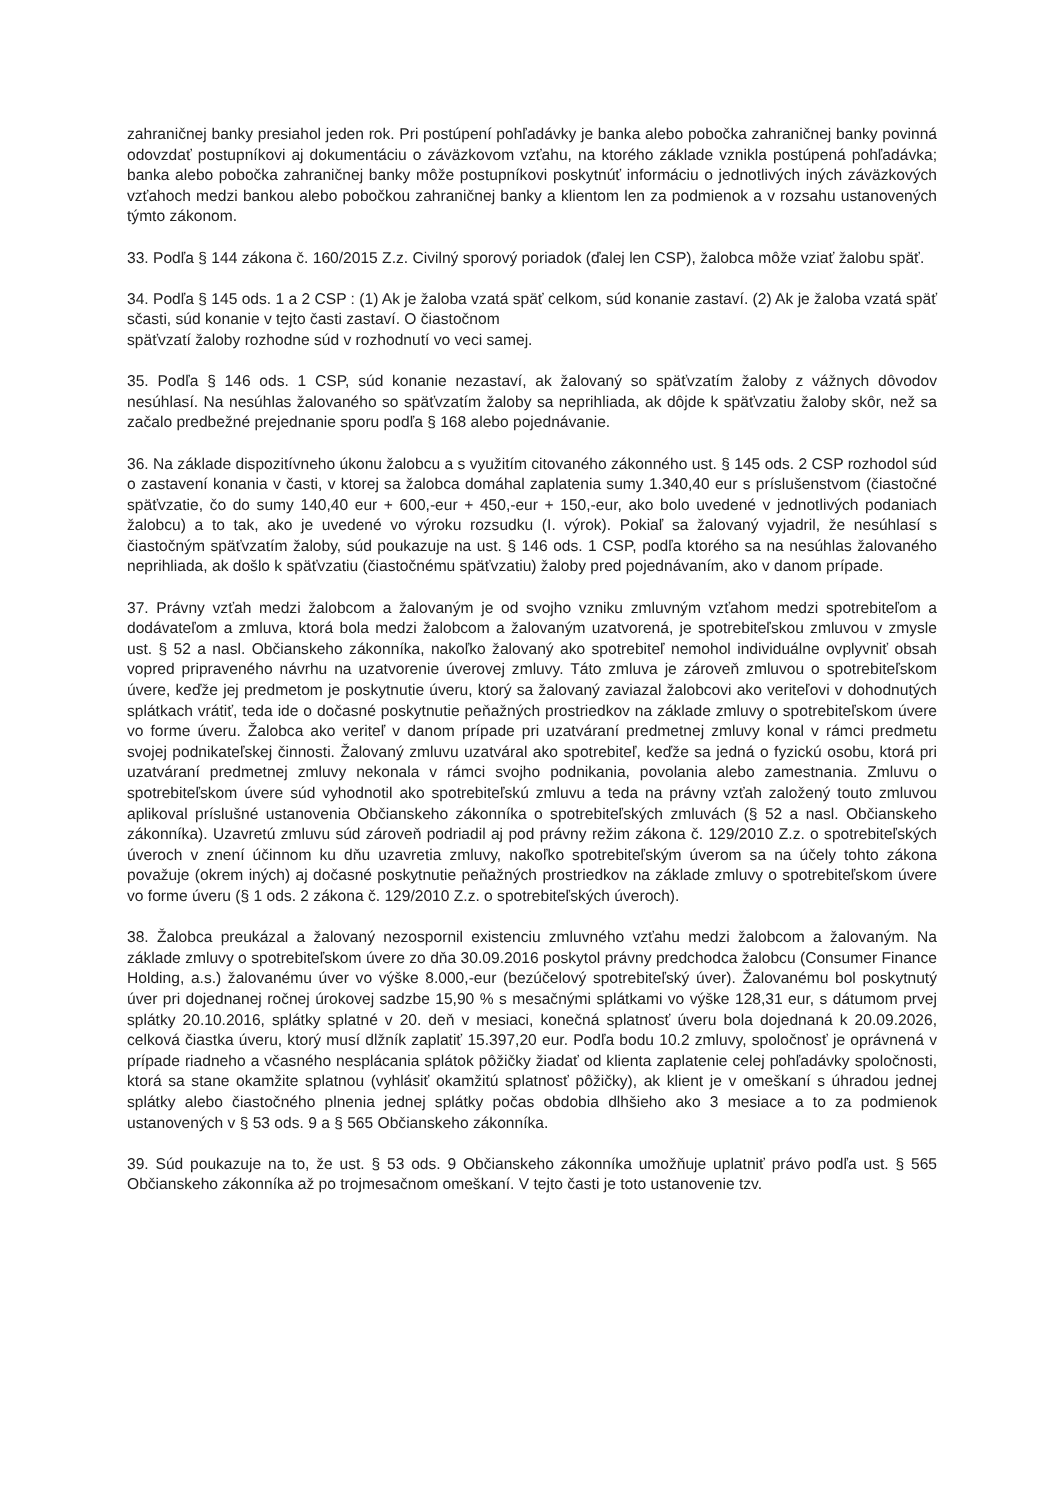zahraničnej banky presiahol jeden rok. Pri postúpení pohľadávky je banka alebo pobočka zahraničnej banky povinná odovzdať postupníkovi aj dokumentáciu o záväzkovom vzťahu, na ktorého základe vznikla postúpená pohľadávka; banka alebo pobočka zahraničnej banky môže postupníkovi poskytnúť informáciu o jednotlivých iných záväzkových vzťahoch medzi bankou alebo pobočkou zahraničnej banky a klientom len za podmienok a v rozsahu ustanovených týmto zákonom.
33. Podľa § 144 zákona č. 160/2015 Z.z. Civilný sporový poriadok (ďalej len CSP), žalobca môže vziať žalobu späť.
34. Podľa § 145 ods. 1 a 2 CSP : (1) Ak je žaloba vzatá späť celkom, súd konanie zastaví. (2) Ak je žaloba vzatá späť sčasti, súd konanie v tejto časti zastaví. O čiastočnom
späťvzatí žaloby rozhodne súd v rozhodnutí vo veci samej.
35. Podľa § 146 ods. 1 CSP, súd konanie nezastaví, ak žalovaný so späťvzatím žaloby z vážnych dôvodov nesúhlasí. Na nesúhlas žalovaného so späťvzatím žaloby sa neprihliada, ak dôjde k späťvzatiu žaloby skôr, než sa začalo predbežné prejednanie sporu podľa § 168 alebo pojednávanie.
36. Na základe dispozitívneho úkonu žalobcu a s využitím citovaného zákonného ust. § 145 ods. 2 CSP rozhodol súd o zastavení konania v časti, v ktorej sa žalobca domáhal zaplatenia sumy 1.340,40 eur s príslušenstvom (čiastočné späťvzatie, čo do sumy 140,40 eur + 600,-eur + 450,-eur + 150,-eur, ako bolo uvedené v jednotlivých podaniach žalobcu) a to tak, ako je uvedené vo výroku rozsudku (I. výrok). Pokiaľ sa žalovaný vyjadril, že nesúhlasí s čiastočným späťvzatím žaloby, súd poukazuje na ust. § 146 ods. 1 CSP, podľa ktorého sa na nesúhlas žalovaného neprihliada, ak došlo k späťvzatiu (čiastočnému späťvzatiu) žaloby pred pojednávaním, ako v danom prípade.
37. Právny vzťah medzi žalobcom a žalovaným je od svojho vzniku zmluvným vzťahom medzi spotrebiteľom a dodávateľom a zmluva, ktorá bola medzi žalobcom a žalovaným uzatvorená, je spotrebiteľskou zmluvou v zmysle ust. § 52 a nasl. Občianskeho zákonníka, nakoľko žalovaný ako spotrebiteľ nemohol individuálne ovplyvniť obsah vopred pripraveného návrhu na uzatvorenie úverovej zmluvy. Táto zmluva je zároveň zmluvou o spotrebiteľskom úvere, keďže jej predmetom je poskytnutie úveru, ktorý sa žalovaný zaviazal žalobcovi ako veriteľovi v dohodnutých splátkach vrátiť, teda ide o dočasné poskytnutie peňažných prostriedkov na základe zmluvy o spotrebiteľskom úvere vo forme úveru. Žalobca ako veriteľ v danom prípade pri uzatváraní predmetnej zmluvy konal v rámci predmetu svojej podnikateľskej činnosti. Žalovaný zmluvu uzatváral ako spotrebiteľ, keďže sa jedná o fyzickú osobu, ktorá pri uzatváraní predmetnej zmluvy nekonala v rámci svojho podnikania, povolania alebo zamestnania. Zmluvu o spotrebiteľskom úvere súd vyhodnotil ako spotrebiteľskú zmluvu a teda na právny vzťah založený touto zmluvou aplikoval príslušné ustanovenia Občianskeho zákonníka o spotrebiteľských zmluvách (§ 52 a nasl. Občianskeho zákonníka). Uzavretú zmluvu súd zároveň podriadil aj pod právny režim zákona č. 129/2010 Z.z. o spotrebiteľských úveroch v znení účinnom ku dňu uzavretia zmluvy, nakoľko spotrebiteľským úverom sa na účely tohto zákona považuje (okrem iných) aj dočasné poskytnutie peňažných prostriedkov na základe zmluvy o spotrebiteľskom úvere vo forme úveru (§ 1 ods. 2 zákona č. 129/2010 Z.z. o spotrebiteľských úveroch).
38. Žalobca preukázal a žalovaný nezospornil existenciu zmluvného vzťahu medzi žalobcom a žalovaným. Na základe zmluvy o spotrebiteľskom úvere zo dňa 30.09.2016 poskytol právny predchodca žalobcu (Consumer Finance Holding, a.s.) žalovanému úver vo výške 8.000,-eur (bezúčelový spotrebiteľský úver). Žalovanému bol poskytnutý úver pri dojednanej ročnej úrokovej sadzbe 15,90 % s mesačnými splátkami vo výške 128,31 eur, s dátumom prvej splátky 20.10.2016, splátky splatné v 20. deň v mesiaci, konečná splatnosť úveru bola dojednaná k 20.09.2026, celková čiastka úveru, ktorý musí dlžník zaplatiť 15.397,20 eur. Podľa bodu 10.2 zmluvy, spoločnosť je oprávnená v prípade riadneho a včasného nesplácania splátok pôžičky žiadať od klienta zaplatenie celej pohľadávky spoločnosti, ktorá sa stane okamžite splatnou (vyhlásiť okamžitú splatnosť pôžičky), ak klient je v omeškaní s úhradou jednej splátky alebo čiastočného plnenia jednej splátky počas obdobia dlhšieho ako 3 mesiace a to za podmienok ustanovených v § 53 ods. 9 a § 565 Občianskeho zákonníka.
39. Súd poukazuje na to, že ust. § 53 ods. 9 Občianskeho zákonníka umožňuje uplatniť právo podľa ust. § 565 Občianskeho zákonníka až po trojmesačnom omeškaní. V tejto časti je toto ustanovenie tzv.